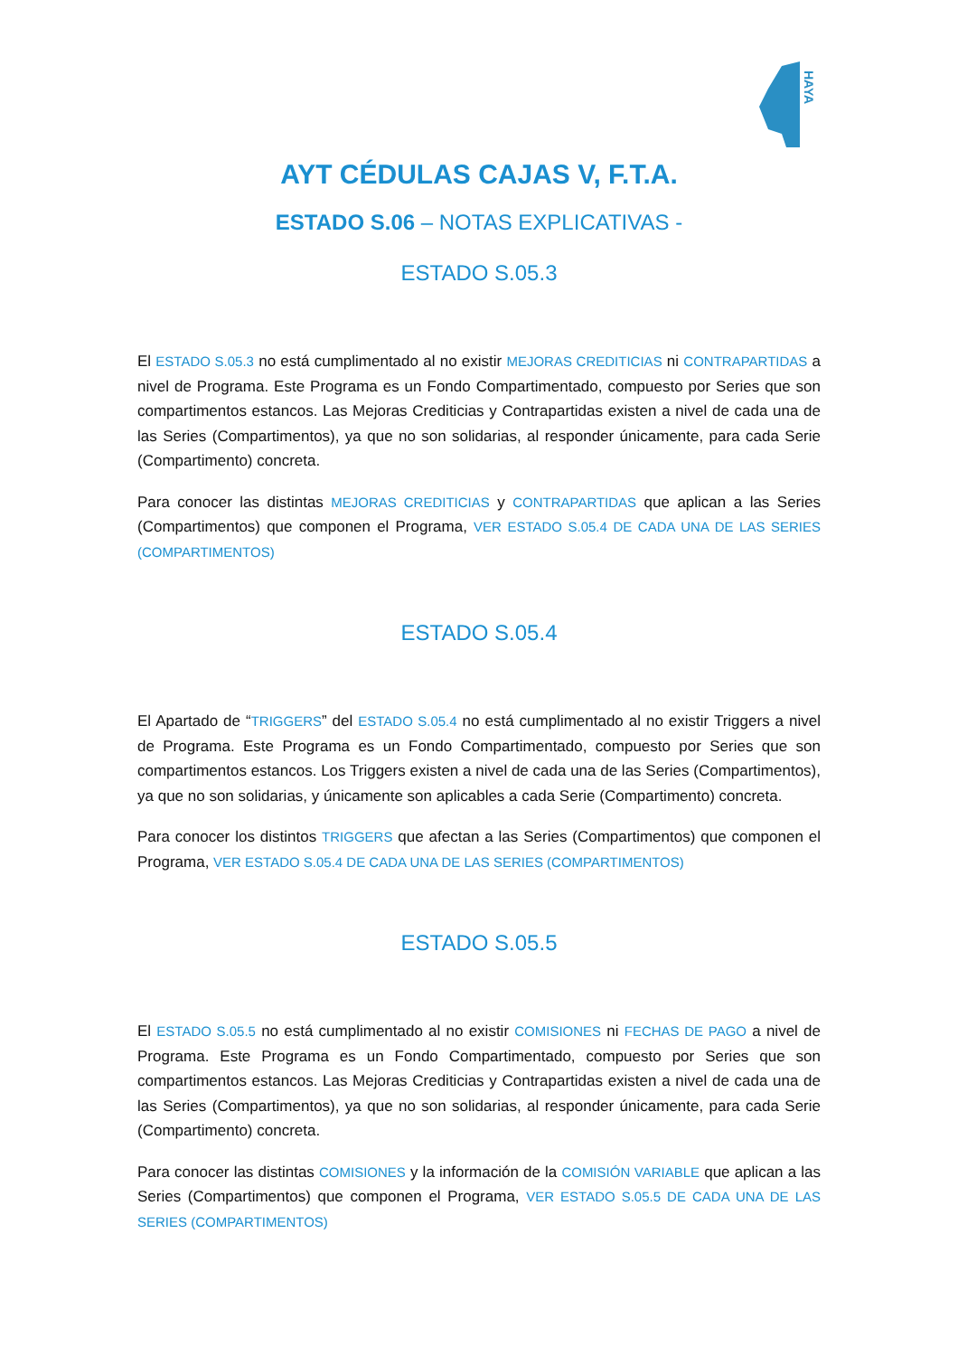HAYA
AYT CÉDULAS CAJAS V, F.T.A.
ESTADO S.06 – NOTAS EXPLICATIVAS -
ESTADO S.05.3
El ESTADO S.05.3 no está cumplimentado al no existir MEJORAS CREDITICIAS ni CONTRAPARTIDAS a nivel de Programa. Este Programa es un Fondo Compartimentado, compuesto por Series que son compartimentos estancos. Las Mejoras Crediticias y Contrapartidas existen a nivel de cada una de las Series (Compartimentos), ya que no son solidarias, al responder únicamente, para cada Serie (Compartimento) concreta.
Para conocer las distintas MEJORAS CREDITICIAS y CONTRAPARTIDAS que aplican a las Series (Compartimentos) que componen el Programa, VER ESTADO S.05.4 DE CADA UNA DE LAS SERIES (COMPARTIMENTOS)
ESTADO S.05.4
El Apartado de “TRIGGERS” del ESTADO S.05.4 no está cumplimentado al no existir Triggers a nivel de Programa. Este Programa es un Fondo Compartimentado, compuesto por Series que son compartimentos estancos. Los Triggers existen a nivel de cada una de las Series (Compartimentos), ya que no son solidarias, y únicamente son aplicables a cada Serie (Compartimento) concreta.
Para conocer los distintos TRIGGERS que afectan a las Series (Compartimentos) que componen el Programa, VER ESTADO S.05.4 DE CADA UNA DE LAS SERIES (COMPARTIMENTOS)
ESTADO S.05.5
El ESTADO S.05.5 no está cumplimentado al no existir COMISIONES ni FECHAS DE PAGO a nivel de Programa. Este Programa es un Fondo Compartimentado, compuesto por Series que son compartimentos estancos. Las Mejoras Crediticias y Contrapartidas existen a nivel de cada una de las Series (Compartimentos), ya que no son solidarias, al responder únicamente, para cada Serie (Compartimento) concreta.
Para conocer las distintas COMISIONES y la información de la COMISIÓN VARIABLE que aplican a las Series (Compartimentos) que componen el Programa, VER ESTADO S.05.5 DE CADA UNA DE LAS SERIES (COMPARTIMENTOS)